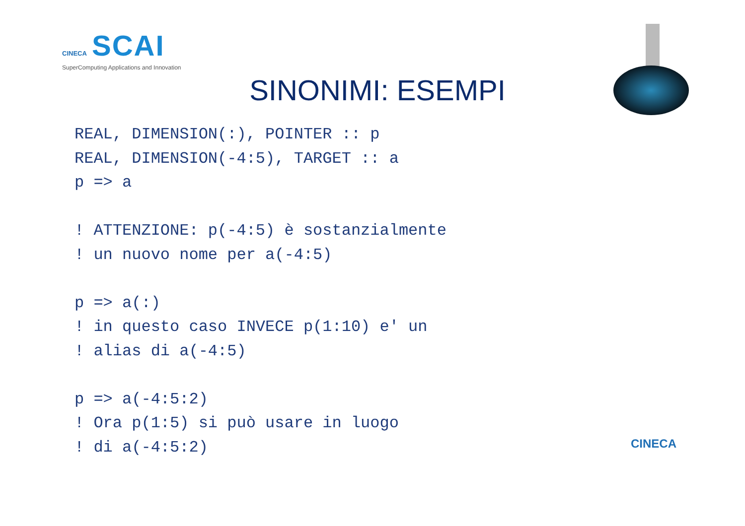CINECA SCAI
SuperComputing Applications and Innovation
SINONIMI: ESEMPI
REAL, DIMENSION(:), POINTER :: p
REAL, DIMENSION(-4:5), TARGET :: a
p => a

! ATTENZIONE: p(-4:5) è sostanzialmente
! un nuovo nome per a(-4:5)

p => a(:)
! in questo caso INVECE p(1:10) e' un
! alias di a(-4:5)

p => a(-4:5:2)
! Ora p(1:5) si può usare in luogo
! di a(-4:5:2)
CINECA